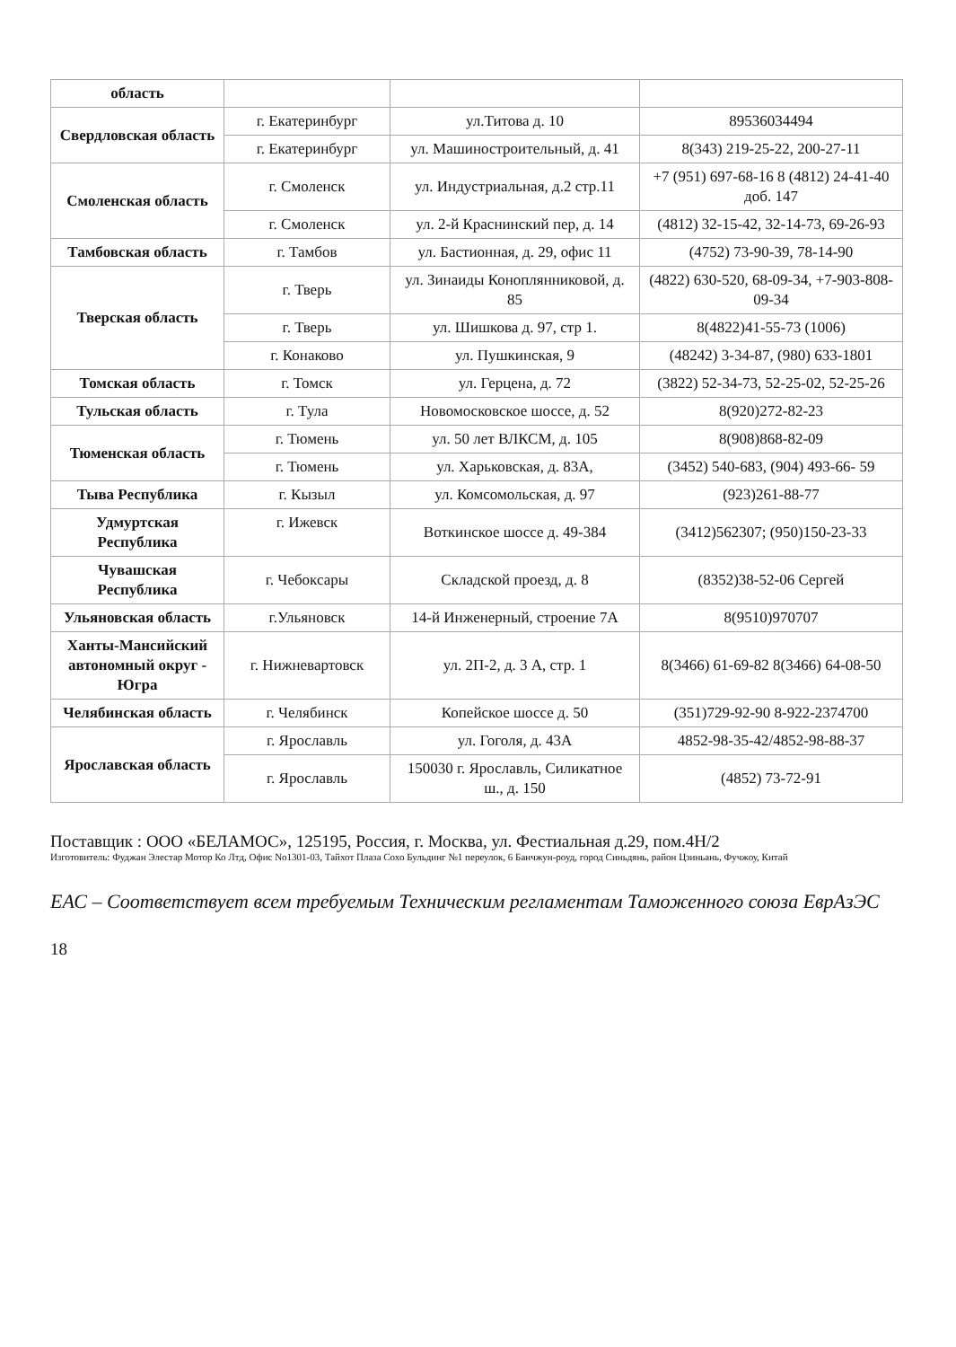| область | | | |
| Свердловская область | г. Екатеринбург | ул.Титова д. 10 | 89536034494 |
| | г. Екатеринбург | ул. Машиностроительный, д. 41 | 8(343) 219-25-22, 200-27-11 |
| Смоленская область | г. Смоленск | ул. Индустриальная, д.2 стр.11 | +7 (951) 697-68-16 8 (4812) 24-41-40 доб. 147 |
| | г. Смоленск | ул. 2-й Краснинский пер, д. 14 | (4812) 32-15-42, 32-14-73, 69-26-93 |
| Тамбовская область | г. Тамбов | ул. Бастионная, д. 29, офис 11 | (4752) 73-90-39, 78-14-90 |
| Тверская область | г. Тверь | ул. Зинаиды Коноплянниковой, д. 85 | (4822) 630-520, 68-09-34, +7-903-808-09-34 |
| | г. Тверь | ул. Шишкова д. 97, стр 1. | 8(4822)41-55-73 (1006) |
| | г. Конаково | ул. Пушкинская, 9 | (48242) 3-34-87, (980) 633-1801 |
| Томская область | г. Томск | ул. Герцена, д. 72 | (3822) 52-34-73, 52-25-02, 52-25-26 |
| Тульская область | г. Тула | Новомосковское шоссе, д. 52 | 8(920)272-82-23 |
| Тюменская область | г. Тюмень | ул. 50 лет ВЛКСМ, д. 105 | 8(908)868-82-09 |
| | г. Тюмень | ул. Харьковская, д. 83А, | (3452) 540-683, (904) 493-66- 59 |
| Тыва Республика | г. Кызыл | ул. Комсомольская, д. 97 | (923)261-88-77 |
| Удмуртская Республика | г. Ижевск | Воткинское шоссе д. 49-384 | (3412)562307; (950)150-23-33 |
| Чувашская Республика | г. Чебоксары | Складской проезд, д. 8 | (8352)38-52-06 Сергей |
| Ульяновская область | г.Ульяновск | 14-й Инженерный, строение 7А | 8(9510)970707 |
| Ханты-Мансийский автономный округ - Югра | г. Нижневартовск | ул. 2П-2, д. 3 А, стр. 1 | 8(3466) 61-69-82 8(3466) 64-08-50 |
| Челябинская область | г. Челябинск | Копейское шоссе д. 50 | (351)729-92-90 8-922-2374700 |
| Ярославская область | г. Ярославль | ул. Гоголя, д. 43А | 4852-98-35-42/4852-98-88-37 |
| | г. Ярославль | 150030 г. Ярославль, Силикатное ш., д. 150 | (4852) 73-72-91 |
Поставщик : ООО «БЕЛАМОС», 125195, Россия, г. Москва, ул. Фестиальная д.29, пом.4Н/2
Изготовитель: Фуджан Элестар Мотор Ко Лтд, Офис No1301-03, Тайхот Плаза Сохо Бульдинг №1 переулок, 6 Банчжун-роуд, город Синьдянь, район Цзиньань, Фучжоу, Китай
ЕАС – Соответствует всем требуемым Техническим регламентам Таможенного союза ЕврАзЭС
18